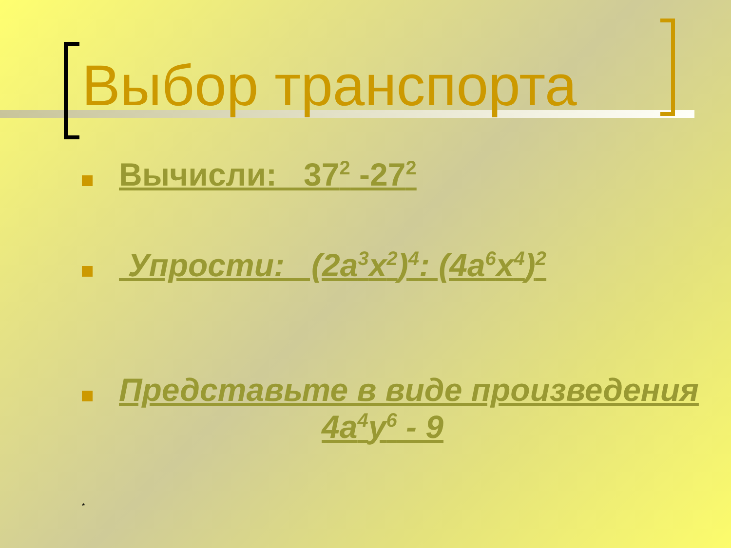Выбор транспорта
Вычисли: 37<sup>2</sup> -27<sup>2</sup>
Упрости: (2a<sup>3</sup>x<sup>2</sup>)<sup>4</sup>: (4a<sup>6</sup>x<sup>4</sup>)<sup>2</sup>
Представьте в виде произведения
4a<sup>4</sup>y<sup>6</sup> - 9
*